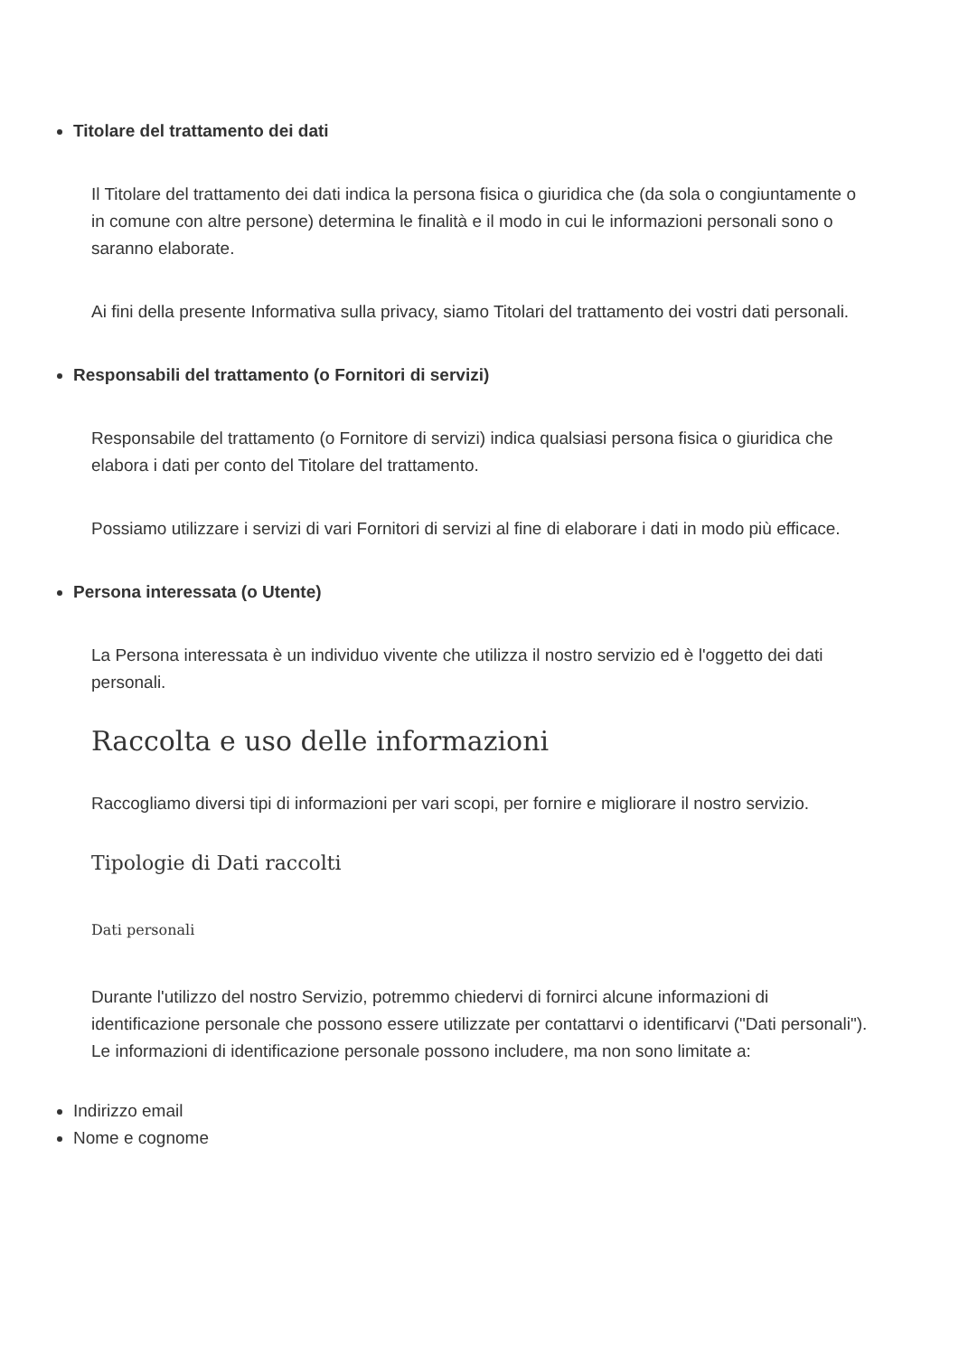Titolare del trattamento dei dati
Il Titolare del trattamento dei dati indica la persona fisica o giuridica che (da sola o congiuntamente o in comune con altre persone) determina le finalità e il modo in cui le informazioni personali sono o saranno elaborate.
Ai fini della presente Informativa sulla privacy, siamo Titolari del trattamento dei vostri dati personali.
Responsabili del trattamento (o Fornitori di servizi)
Responsabile del trattamento (o Fornitore di servizi) indica qualsiasi persona fisica o giuridica che elabora i dati per conto del Titolare del trattamento.
Possiamo utilizzare i servizi di vari Fornitori di servizi al fine di elaborare i dati in modo più efficace.
Persona interessata (o Utente)
La Persona interessata è un individuo vivente che utilizza il nostro servizio ed è l'oggetto dei dati personali.
Raccolta e uso delle informazioni
Raccogliamo diversi tipi di informazioni per vari scopi, per fornire e migliorare il nostro servizio.
Tipologie di Dati raccolti
Dati personali
Durante l'utilizzo del nostro Servizio, potremmo chiedervi di fornirci alcune informazioni di identificazione personale che possono essere utilizzate per contattarvi o identificarvi ("Dati personali"). Le informazioni di identificazione personale possono includere, ma non sono limitate a:
Indirizzo email
Nome e cognome